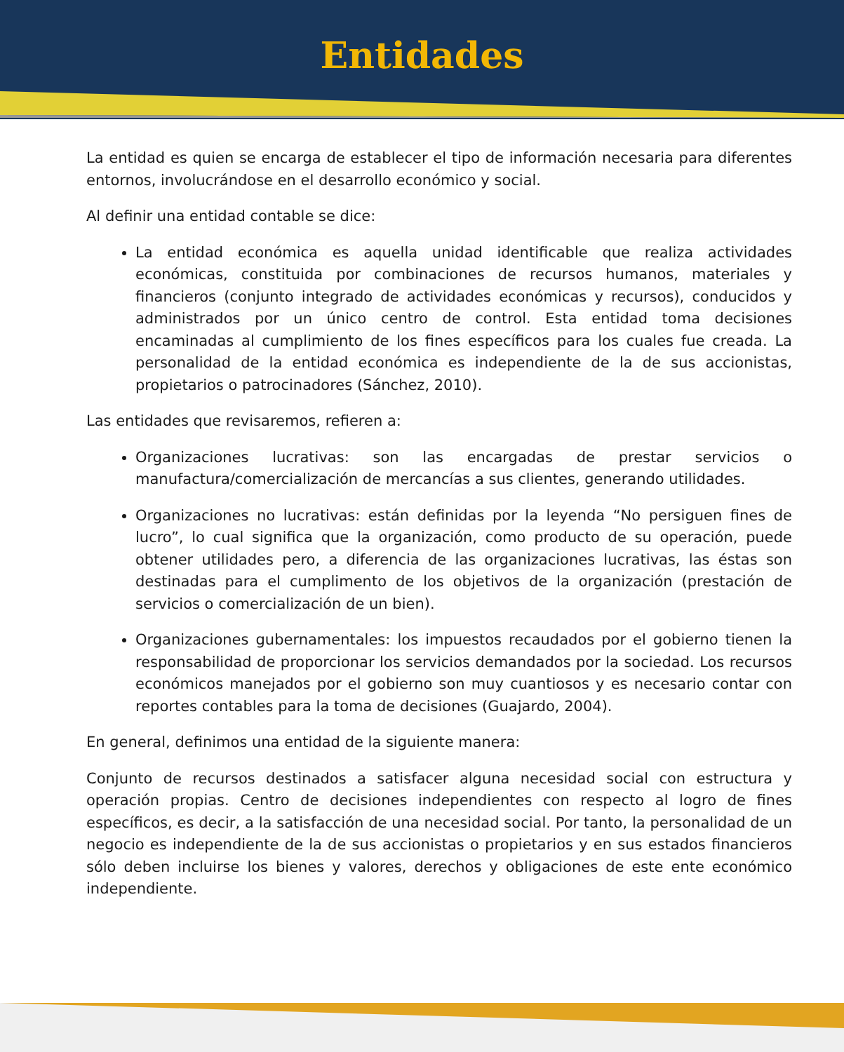Entidades
La entidad es quien se encarga de establecer el tipo de información necesaria para diferentes entornos, involucrándose en el desarrollo económico y social.
Al definir una entidad contable se dice:
La entidad económica es aquella unidad identificable que realiza actividades económicas, constituida por combinaciones de recursos humanos, materiales y financieros (conjunto integrado de actividades económicas y recursos), conducidos y administrados por un único centro de control. Esta entidad toma decisiones encaminadas al cumplimiento de los fines específicos para los cuales fue creada. La personalidad de la entidad económica es independiente de la de sus accionistas, propietarios o patrocinadores (Sánchez, 2010).
Las entidades que revisaremos, refieren a:
Organizaciones lucrativas: son las encargadas de prestar servicios o manufactura/comercialización de mercancías a sus clientes, generando utilidades.
Organizaciones no lucrativas: están definidas por la leyenda “No persiguen fines de lucro”, lo cual significa que la organización, como producto de su operación, puede obtener utilidades pero, a diferencia de las organizaciones lucrativas, las éstas son destinadas para el cumplimento de los objetivos de la organización (prestación de servicios o comercialización de un bien).
Organizaciones gubernamentales: los impuestos recaudados por el gobierno tienen la responsabilidad de proporcionar los servicios demandados por la sociedad. Los recursos económicos manejados por el gobierno son muy cuantiosos y es necesario contar con reportes contables para la toma de decisiones (Guajardo, 2004).
En general, definimos una entidad de la siguiente manera:
Conjunto de recursos destinados a satisfacer alguna necesidad social con estructura y operación propias. Centro de decisiones independientes con respecto al logro de fines específicos, es decir, a la satisfacción de una necesidad social. Por tanto, la personalidad de un negocio es independiente de la de sus accionistas o propietarios y en sus estados financieros sólo deben incluirse los bienes y valores, derechos y obligaciones de este ente económico independiente.